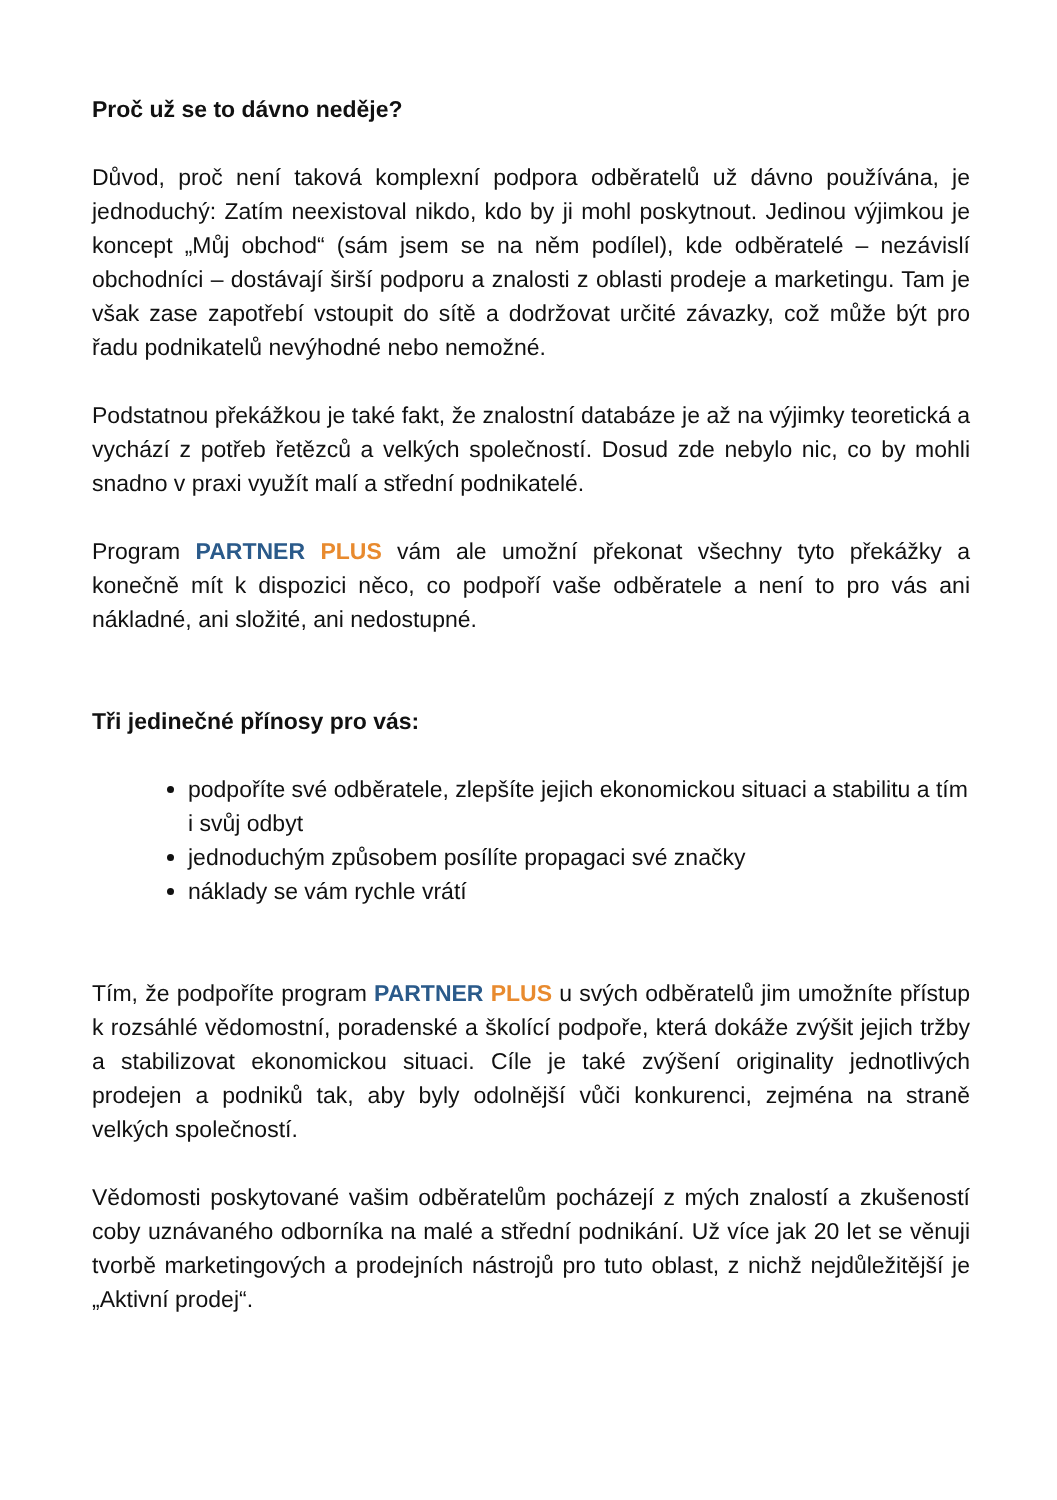Proč už se to dávno neděje?
Důvod, proč není taková komplexní podpora odběratelů už dávno používána, je jednoduchý: Zatím neexistoval nikdo, kdo by ji mohl poskytnout. Jedinou výjimkou je koncept „Můj obchod“ (sám jsem se na něm podílel), kde odběratelé – nezávislí obchodníci – dostávají širší podporu a znalosti z oblasti prodeje a marketingu. Tam je však zase zapotřebí vstoupit do sítě a dodržovat určité závazky, což může být pro řadu podnikatelů nevýhodné nebo nemožné.
Podstatnou překážkou je také fakt, že znalostní databáze je až na výjimky teoretická a vychází z potřeb řetězců a velkých společností. Dosud zde nebylo nic, co by mohli snadno v praxi využít malí a střední podnikatelé.
Program PARTNER PLUS vám ale umožní překonat všechny tyto překážky a konečně mít k dispozici něco, co podpoří vaše odběratele a není to pro vás ani nákladné, ani složité, ani nedostupné.
Tři jedinečné přínosy pro vás:
podpoříte své odběratele, zlepšíte jejich ekonomickou situaci a stabilitu a tím i svůj odbyt
jednoduchým způsobem posílíte propagaci své značky
náklady se vám rychle vrátí
Tím, že podpoříte program PARTNER PLUS u svých odběratelů jim umožníte přístup k rozsáhlé vědomostní, poradenské a školící podpoře, která dokáže zvýšit jejich tržby a stabilizovat ekonomickou situaci. Cíle je také zvýšení originality jednotlivých prodejen a podniků tak, aby byly odolnější vůči konkurenci, zejména na straně velkých společností.
Vědomosti poskytované vašim odběratelům pocházejí z mých znalostí a zkušeností coby uznávaného odborníka na malé a střední podnikání. Už více jak 20 let se věnuji tvorbě marketingových a prodejních nástrojů pro tuto oblast, z nichž nejdůležitější je „Aktivní prodej“.